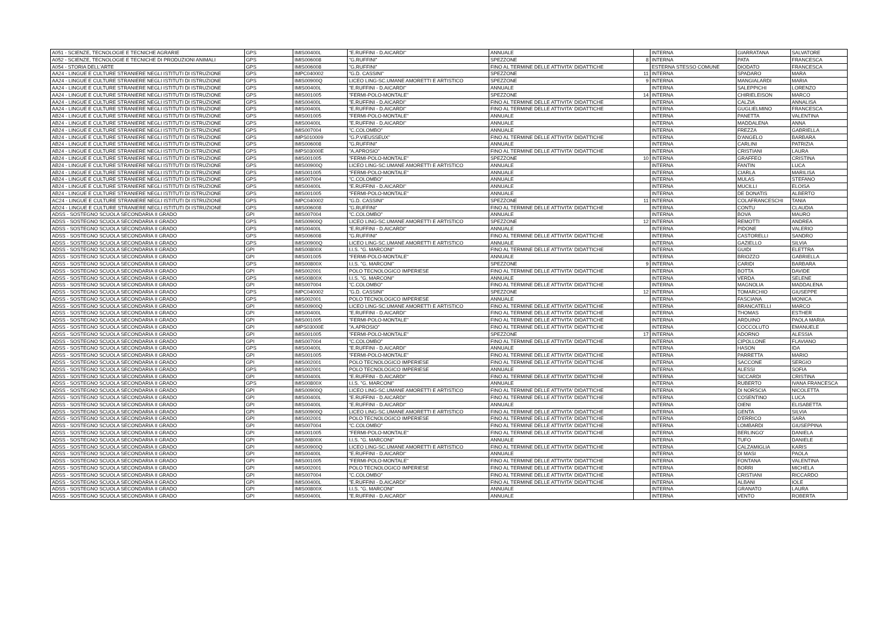| A051 - SCIENZE, TECNOLOGIE E TECNICHE AGRARIE | GPS | IMIS00400L | "E.RUFFINI - D.AICARDI" | ANNUALE | | INTERNA | GIARRATANA | SALVATORE |
| A052 - SCIENZE, TECNOLOGIE E TECNICHE DI PRODUZIONI ANIMALI | GPS | IMIS006008 | "G.RUFFINI" | SPEZZONE | 8 | INTERNA | PATA | FRANCESCA |
| A054 - STORIA DELL'ARTE | GPS | IMIS006008 | "G.RUFFINI" | FINO AL TERMINE DELLE ATTIVITA' DIDATTICHE | | ESTERNA STESSO COMUNE | DIODATO | FRANCESCA |
| AA24 - LINGUE E CULTURE STRANIERE NEGLI ISTITUTI DI ISTRUZIONE | GPS | IMPC040002 | "G.D. CASSINI" | SPEZZONE | 11 | INTERNA | SPADARO | MARA |
| AA24 - LINGUE E CULTURE STRANIERE NEGLI ISTITUTI DI ISTRUZIONE | GPS | IMIS00900Q | LICEO LING-SC.UMANE AMORETTI E ARTISTICO | SPEZZONE | 9 | INTERNA | MANGIALARDI | MARIA |
| AA24 - LINGUE E CULTURE STRANIERE NEGLI ISTITUTI DI ISTRUZIONE | GPS | IMIS00400L | "E.RUFFINI - D.AICARDI" | ANNUALE | | INTERNA | SALEPPICHI | LORENZO |
| AA24 - LINGUE E CULTURE STRANIERE NEGLI ISTITUTI DI ISTRUZIONE | GPS | IMIS001005 | "FERMI-POLO-MONTALE" | SPEZZONE | 14 | INTERNA | CHIRIELEISON | MARCO |
| AA24 - LINGUE E CULTURE STRANIERE NEGLI ISTITUTI DI ISTRUZIONE | GPS | IMIS00400L | "E.RUFFINI - D.AICARDI" | FINO AL TERMINE DELLE ATTIVITA' DIDATTICHE | | INTERNA | CALZIA | ANNALISA |
| AA24 - LINGUE E CULTURE STRANIERE NEGLI ISTITUTI DI ISTRUZIONE | GPS | IMIS00400L | "E.RUFFINI - D.AICARDI" | FINO AL TERMINE DELLE ATTIVITA' DIDATTICHE | | INTERNA | GUGLIELMINO | FRANCESCA |
| AB24 - LINGUE E CULTURE STRANIERE NEGLI ISTITUTI DI ISTRUZIONE | GPS | IMIS001005 | "FERMI-POLO-MONTALE" | ANNUALE | | INTERNA | PANETTA | VALENTINA |
| AB24 - LINGUE E CULTURE STRANIERE NEGLI ISTITUTI DI ISTRUZIONE | GPS | IMIS00400L | "E.RUFFINI - D.AICARDI" | ANNUALE | | INTERNA | MADDALENA | ANNA |
| AB24 - LINGUE E CULTURE STRANIERE NEGLI ISTITUTI DI ISTRUZIONE | GPS | IMIS007004 | "C.COLOMBO" | ANNUALE | | INTERNA | FREZZA | GABRIELLA |
| AB24 - LINGUE E CULTURE STRANIERE NEGLI ISTITUTI DI ISTRUZIONE | GPS | IMPS010009 | "G.P.VIEUSSEUX" | FINO AL TERMINE DELLE ATTIVITA' DIDATTICHE | | INTERNA | D'ANGELO | BARBARA |
| AB24 - LINGUE E CULTURE STRANIERE NEGLI ISTITUTI DI ISTRUZIONE | GPS | IMIS006008 | "G.RUFFINI" | ANNUALE | | INTERNA | CARLINI | PATRIZIA |
| AB24 - LINGUE E CULTURE STRANIERE NEGLI ISTITUTI DI ISTRUZIONE | GPS | IMPS03000E | "A.APROSIO" | FINO AL TERMINE DELLE ATTIVITA' DIDATTICHE | | INTERNA | CRISTIANI | LAURA |
| AB24 - LINGUE E CULTURE STRANIERE NEGLI ISTITUTI DI ISTRUZIONE | GPS | IMIS001005 | "FERMI-POLO-MONTALE" | SPEZZONE | 10 | INTERNA | GRAFFEO | CRISTINA |
| AB24 - LINGUE E CULTURE STRANIERE NEGLI ISTITUTI DI ISTRUZIONE | GPS | IMIS00900Q | LICEO LING-SC.UMANE AMORETTI E ARTISTICO | ANNUALE | | INTERNA | FANTIN | LUCA |
| AB24 - LINGUE E CULTURE STRANIERE NEGLI ISTITUTI DI ISTRUZIONE | GPS | IMIS001005 | "FERMI-POLO-MONTALE" | ANNUALE | | INTERNA | CIARLA | MARILISA |
| AB24 - LINGUE E CULTURE STRANIERE NEGLI ISTITUTI DI ISTRUZIONE | GPS | IMIS007004 | "C.COLOMBO" | ANNUALE | | INTERNA | MULAS | STEFANO |
| AB24 - LINGUE E CULTURE STRANIERE NEGLI ISTITUTI DI ISTRUZIONE | GPS | IMIS00400L | "E.RUFFINI - D.AICARDI" | ANNUALE | | INTERNA | MUCILLI | ELOISA |
| AB24 - LINGUE E CULTURE STRANIERE NEGLI ISTITUTI DI ISTRUZIONE | GPS | IMIS001005 | "FERMI-POLO-MONTALE" | ANNUALE | | INTERNA | DE DONATIS | ALBERTO |
| AC24 - LINGUE E CULTURE STRANIERE NEGLI ISTITUTI DI ISTRUZIONE | GPS | IMPC040002 | "G.D. CASSINI" | SPEZZONE | 11 | INTERNA | COLAFRANCESCHI | TANIA |
| AD24 - LINGUE E CULTURE STRANIERE NEGLI ISTITUTI DI ISTRUZIONE | GPS | IMIS006008 | "G.RUFFINI" | FINO AL TERMINE DELLE ATTIVITA' DIDATTICHE | | INTERNA | CONTU | CLAUDIA |
| ADSS - SOSTEGNO SCUOLA SECONDARIA II GRADO | GPI | IMIS007004 | "C.COLOMBO" | ANNUALE | | INTERNA | BOVA | MAURO |
| ADSS - SOSTEGNO SCUOLA SECONDARIA II GRADO | GPS | IMIS00900Q | LICEO LING-SC.UMANE AMORETTI E ARTISTICO | SPEZZONE | 12 | INTERNA | REMOTTI | ANDREA |
| ADSS - SOSTEGNO SCUOLA SECONDARIA II GRADO | GPS | IMIS00400L | "E.RUFFINI - D.AICARDI" | ANNUALE | | INTERNA | PIDONE | VALERIO |
| ADSS - SOSTEGNO SCUOLA SECONDARIA II GRADO | GPS | IMIS006008 | "G.RUFFINI" | FINO AL TERMINE DELLE ATTIVITA' DIDATTICHE | | INTERNA | CASTORELLI | SANDRO |
| ADSS - SOSTEGNO SCUOLA SECONDARIA II GRADO | GPS | IMIS00900Q | LICEO LING-SC.UMANE AMORETTI E ARTISTICO | ANNUALE | | INTERNA | GAZIELLO | SILVIA |
| ADSS - SOSTEGNO SCUOLA SECONDARIA II GRADO | GPI | IMIS00800X | I.I.S. "G. MARCONI" | FINO AL TERMINE DELLE ATTIVITA' DIDATTICHE | | INTERNA | GUIDI | ELETTRA |
| ADSS - SOSTEGNO SCUOLA SECONDARIA II GRADO | GPI | IMIS001005 | "FERMI-POLO-MONTALE" | ANNUALE | | INTERNA | BRIOZZO | GABRIELLA |
| ADSS - SOSTEGNO SCUOLA SECONDARIA II GRADO | GPS | IMIS00800X | I.I.S. "G. MARCONI" | SPEZZONE | 9 | INTERNA | CARIDI | BARBARA |
| ADSS - SOSTEGNO SCUOLA SECONDARIA II GRADO | GPI | IMIS002001 | POLO TECNOLOGICO IMPERIESE | FINO AL TERMINE DELLE ATTIVITA' DIDATTICHE | | INTERNA | BOTTA | DAVIDE |
| ADSS - SOSTEGNO SCUOLA SECONDARIA II GRADO | GPS | IMIS00800X | I.I.S. "G. MARCONI" | ANNUALE | | INTERNA | VERDA | SELENE |
| ADSS - SOSTEGNO SCUOLA SECONDARIA II GRADO | GPI | IMIS007004 | "C.COLOMBO" | FINO AL TERMINE DELLE ATTIVITA' DIDATTICHE | | INTERNA | MAGNOLIA | MADDALENA |
| ADSS - SOSTEGNO SCUOLA SECONDARIA II GRADO | GPS | IMPC040002 | "G.D. CASSINI" | SPEZZONE | 12 | INTERNA | TOMARCHIO | GIUSEPPE |
| ADSS - SOSTEGNO SCUOLA SECONDARIA II GRADO | GPS | IMIS002001 | POLO TECNOLOGICO IMPERIESE | ANNUALE | | INTERNA | FASCIANA | MONICA |
| ADSS - SOSTEGNO SCUOLA SECONDARIA II GRADO | GPI | IMIS00900Q | LICEO LING-SC.UMANE AMORETTI E ARTISTICO | FINO AL TERMINE DELLE ATTIVITA' DIDATTICHE | | INTERNA | BRANCATELLI | MARCO |
| ADSS - SOSTEGNO SCUOLA SECONDARIA II GRADO | GPI | IMIS00400L | "E.RUFFINI - D.AICARDI" | FINO AL TERMINE DELLE ATTIVITA' DIDATTICHE | | INTERNA | THOMAS | ESTHER |
| ADSS - SOSTEGNO SCUOLA SECONDARIA II GRADO | GPI | IMIS001005 | "FERMI-POLO-MONTALE" | FINO AL TERMINE DELLE ATTIVITA' DIDATTICHE | | INTERNA | ARDUINO | PAOLA MARIA |
| ADSS - SOSTEGNO SCUOLA SECONDARIA II GRADO | GPI | IMPS03000E | "A.APROSIO" | FINO AL TERMINE DELLE ATTIVITA' DIDATTICHE | | INTERNA | COCCOLUTO | EMANUELE |
| ADSS - SOSTEGNO SCUOLA SECONDARIA II GRADO | GPI | IMIS001005 | "FERMI-POLO-MONTALE" | SPEZZONE | 17 | INTERNA | ADORNO | ALESSIA |
| ADSS - SOSTEGNO SCUOLA SECONDARIA II GRADO | GPI | IMIS007004 | "C.COLOMBO" | FINO AL TERMINE DELLE ATTIVITA' DIDATTICHE | | INTERNA | CIPOLLONE | FLAVIANO |
| ADSS - SOSTEGNO SCUOLA SECONDARIA II GRADO | GPS | IMIS00400L | "E.RUFFINI - D.AICARDI" | ANNUALE | | INTERNA | HASON | IDA |
| ADSS - SOSTEGNO SCUOLA SECONDARIA II GRADO | GPI | IMIS001005 | "FERMI-POLO-MONTALE" | FINO AL TERMINE DELLE ATTIVITA' DIDATTICHE | | INTERNA | PARRETTA | MARIO |
| ADSS - SOSTEGNO SCUOLA SECONDARIA II GRADO | GPI | IMIS002001 | POLO TECNOLOGICO IMPERIESE | FINO AL TERMINE DELLE ATTIVITA' DIDATTICHE | | INTERNA | SACCONE | SERGIO |
| ADSS - SOSTEGNO SCUOLA SECONDARIA II GRADO | GPS | IMIS002001 | POLO TECNOLOGICO IMPERIESE | ANNUALE | | INTERNA | ALESSI | SOFIA |
| ADSS - SOSTEGNO SCUOLA SECONDARIA II GRADO | GPI | IMIS00400L | "E.RUFFINI - D.AICARDI" | FINO AL TERMINE DELLE ATTIVITA' DIDATTICHE | | INTERNA | SICCARDI | CRISTINA |
| ADSS - SOSTEGNO SCUOLA SECONDARIA II GRADO | GPS | IMIS00800X | I.I.S. "G. MARCONI" | ANNUALE | | INTERNA | RUBERTO | IVANA FRANCESCA |
| ADSS - SOSTEGNO SCUOLA SECONDARIA II GRADO | GPI | IMIS00900Q | LICEO LING-SC.UMANE AMORETTI E ARTISTICO | FINO AL TERMINE DELLE ATTIVITA' DIDATTICHE | | INTERNA | DI NORSCIA | NICOLETTA |
| ADSS - SOSTEGNO SCUOLA SECONDARIA II GRADO | GPI | IMIS00400L | "E.RUFFINI - D.AICARDI" | FINO AL TERMINE DELLE ATTIVITA' DIDATTICHE | | INTERNA | COSENTINO | LUCA |
| ADSS - SOSTEGNO SCUOLA SECONDARIA II GRADO | GPI | IMIS00400L | "E.RUFFINI - D.AICARDI" | ANNUALE | | INTERNA | OIENI | ELISABETTA |
| ADSS - SOSTEGNO SCUOLA SECONDARIA II GRADO | GPI | IMIS00900Q | LICEO LING-SC.UMANE AMORETTI E ARTISTICO | FINO AL TERMINE DELLE ATTIVITA' DIDATTICHE | | INTERNA | GENTA | SILVIA |
| ADSS - SOSTEGNO SCUOLA SECONDARIA II GRADO | GPI | IMIS002001 | POLO TECNOLOGICO IMPERIESE | FINO AL TERMINE DELLE ATTIVITA' DIDATTICHE | | INTERNA | D'ERRICO | SARA |
| ADSS - SOSTEGNO SCUOLA SECONDARIA II GRADO | GPI | IMIS007004 | "C.COLOMBO" | FINO AL TERMINE DELLE ATTIVITA' DIDATTICHE | | INTERNA | LOMBARDI | GIUSEPPINA |
| ADSS - SOSTEGNO SCUOLA SECONDARIA II GRADO | GPI | IMIS001005 | "FERMI-POLO-MONTALE" | FINO AL TERMINE DELLE ATTIVITA' DIDATTICHE | | INTERNA | BERLINGO' | DANIELA |
| ADSS - SOSTEGNO SCUOLA SECONDARIA II GRADO | GPI | IMIS00800X | I.I.S. "G. MARCONI" | ANNUALE | | INTERNA | TUFO | DANIELE |
| ADSS - SOSTEGNO SCUOLA SECONDARIA II GRADO | GPI | IMIS00900Q | LICEO LING-SC.UMANE AMORETTI E ARTISTICO | FINO AL TERMINE DELLE ATTIVITA' DIDATTICHE | | INTERNA | CALZAMIGLIA | KARIS |
| ADSS - SOSTEGNO SCUOLA SECONDARIA II GRADO | GPI | IMIS00400L | "E.RUFFINI - D.AICARDI" | ANNUALE | | INTERNA | DI MASI | PAOLA |
| ADSS - SOSTEGNO SCUOLA SECONDARIA II GRADO | GPI | IMIS001005 | "FERMI-POLO-MONTALE" | FINO AL TERMINE DELLE ATTIVITA' DIDATTICHE | | INTERNA | FONTANA | VALENTINA |
| ADSS - SOSTEGNO SCUOLA SECONDARIA II GRADO | GPI | IMIS002001 | POLO TECNOLOGICO IMPERIESE | FINO AL TERMINE DELLE ATTIVITA' DIDATTICHE | | INTERNA | BORRI | MICHELA |
| ADSS - SOSTEGNO SCUOLA SECONDARIA II GRADO | GPI | IMIS007004 | "C.COLOMBO" | FINO AL TERMINE DELLE ATTIVITA' DIDATTICHE | | INTERNA | CRISTIANI | RICCARDO |
| ADSS - SOSTEGNO SCUOLA SECONDARIA II GRADO | GPI | IMIS00400L | "E.RUFFINI - D.AICARDI" | FINO AL TERMINE DELLE ATTIVITA' DIDATTICHE | | INTERNA | ALBANI | IOLE |
| ADSS - SOSTEGNO SCUOLA SECONDARIA II GRADO | GPI | IMIS00800X | I.I.S. "G. MARCONI" | ANNUALE | | INTERNA | GRANATO | LAURA |
| ADSS - SOSTEGNO SCUOLA SECONDARIA II GRADO | GPI | IMIS00400L | "E.RUFFINI - D.AICARDI" | ANNUALE | | INTERNA | VENTO | ROBERTA |